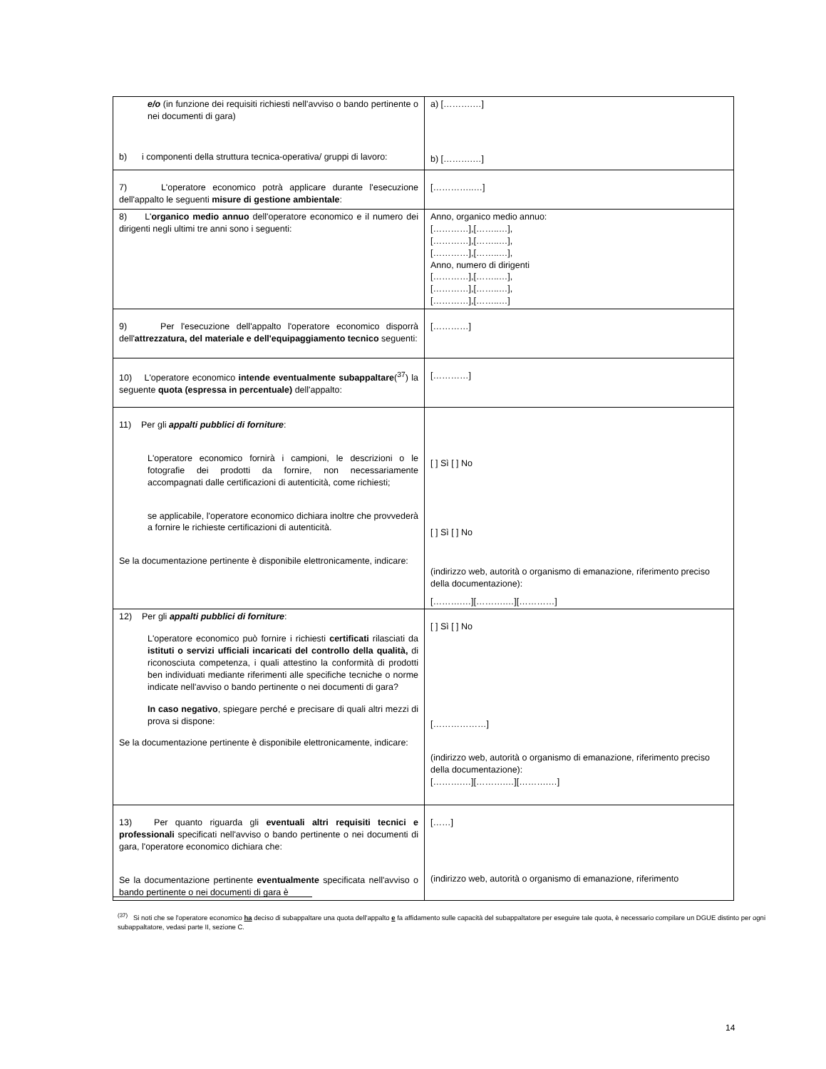| e/o (in funzione dei requisiti richiesti nell'avviso o bando pertinente o nei documenti di gara) b) i componenti della struttura tecnica-operativa/ gruppi di lavoro: | a) [……….…] b) [……….…] |
| 7) L'operatore economico potrà applicare durante l'esecuzione dell'appalto le seguenti misure di gestione ambientale : | […………..…] |
| 8) L' organico medio annuo dell'operatore economico e il numero dei dirigenti negli ultimi tre anni sono i seguenti: | Anno, organico medio annuo: […………],[……..…], […………],[……..…], […………],[……..…], Anno, numero di dirigenti […………],[……..…], […………],[……..…], […………],[……..…] |
| 9) Per l'esecuzione dell'appalto l'operatore economico disporrà dell' attrezzatura, del materiale e dell'equipaggiamento tecnico seguenti: | […………] |
| 10) L'operatore economico intende eventualmente subappaltare (<sup>37</sup>) la seguente quota (espressa in percentuale) dell'appalto: | […………] |
| 11) Per gli appalti pubblici di forniture : L'operatore economico fornirà i campioni, le descrizioni o le fotografie dei prodotti da fornire, non necessariamente accompagnati dalle certificazioni di autenticità, come richiesti; se applicabile, l'operatore economico dichiara inoltre che provvederà a fornire le richieste certificazioni di autenticità. Se la documentazione pertinente è disponibile elettronicamente, indicare: | [ ] Sì [ ] No [ ] Sì [ ] No (indirizzo web, autorità o organismo di emanazione, riferimento preciso della documentazione): [……….…][……….…][…………] |
| 12) Per gli appalti pubblici di forniture : L'operatore economico può fornire i richiesti certificati rilasciati da istituti o servizi ufficiali incaricati del controllo della qualità, di riconosciuta competenza, i quali attestino la conformità di prodotti ben individuati mediante riferimenti alle specifiche tecniche o norme indicate nell'avviso o bando pertinente o nei documenti di gara? In caso negativo , spiegare perché e precisare di quali altri mezzi di prova si dispone: Se la documentazione pertinente è disponibile elettronicamente, indicare: | [ ] Sì [ ] No [………………] (indirizzo web, autorità o organismo di emanazione, riferimento preciso della documentazione): [……….…][……….…][……….…] |
| 13) Per quanto riguarda gli eventuali altri requisiti tecnici e professionali specificati nell'avviso o bando pertinente o nei documenti di gara, l'operatore economico dichiara che: Se la documentazione pertinente eventualmente specificata nell'avviso o bando pertinente o nei documenti di gara è | [……] (indirizzo web, autorità o organismo di emanazione, riferimento |
<sup>(37)</sup> Si noti che se l'operatore economico ha deciso di subappaltare una quota dell'appalto e fa affidamento sulle capacità del subappaltatore per eseguire tale quota, è necessario compilare un DGUE distinto per ogni subappaltatore, vedasi parte II, sezione C.
14